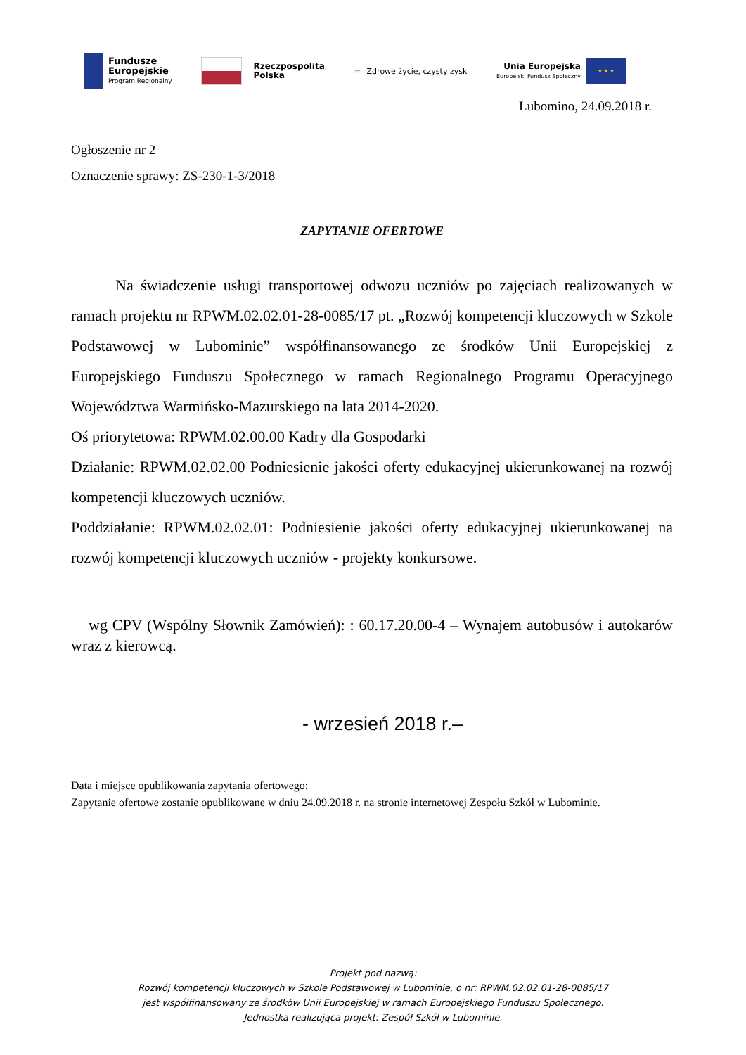Fundusze
Europejskie
Program Regionalny
Rzeczpospolita
Polska
≈ Zdrowe życie, czysty zysk
Unia Europejska
Europejski Fundusz Społeczny
★ ★ ★
Lubomino, 24.09.2018 r.
Ogłoszenie nr 2
Oznaczenie sprawy: ZS-230-1-3/2018
ZAPYTANIE OFERTOWE
Na świadczenie usługi transportowej odwozu uczniów po zajęciach realizowanych w ramach projektu nr RPWM.02.02.01-28-0085/17 pt. „Rozwój kompetencji kluczowych w Szkole Podstawowej w Lubominie” współfinansowanego ze środków Unii Europejskiej z Europejskiego Funduszu Społecznego w ramach Regionalnego Programu Operacyjnego Województwa Warmińsko-Mazurskiego na lata 2014-2020.
Oś priorytetowa: RPWM.02.00.00 Kadry dla Gospodarki
Działanie: RPWM.02.02.00 Podniesienie jakości oferty edukacyjnej ukierunkowanej na rozwój kompetencji kluczowych uczniów.
Poddziałanie: RPWM.02.02.01: Podniesienie jakości oferty edukacyjnej ukierunkowanej na rozwój kompetencji kluczowych uczniów - projekty konkursowe.
wg CPV (Wspólny Słownik Zamówień): : 60.17.20.00-4 – Wynajem autobusów i autokarów wraz z kierowcą.
- wrzesień 2018 r.–
Data i miejsce opublikowania zapytania ofertowego:
Zapytanie ofertowe zostanie opublikowane w dniu 24.09.2018 r. na stronie internetowej Zespołu Szkół w Lubominie.
Projekt pod nazwą:
Rozwój kompetencji kluczowych w Szkole Podstawowej w Lubominie, o nr: RPWM.02.02.01-28-0085/17
jest współfinansowany ze środków Unii Europejskiej w ramach Europejskiego Funduszu Społecznego.
Jednostka realizująca projekt: Zespół Szkół w Lubominie.